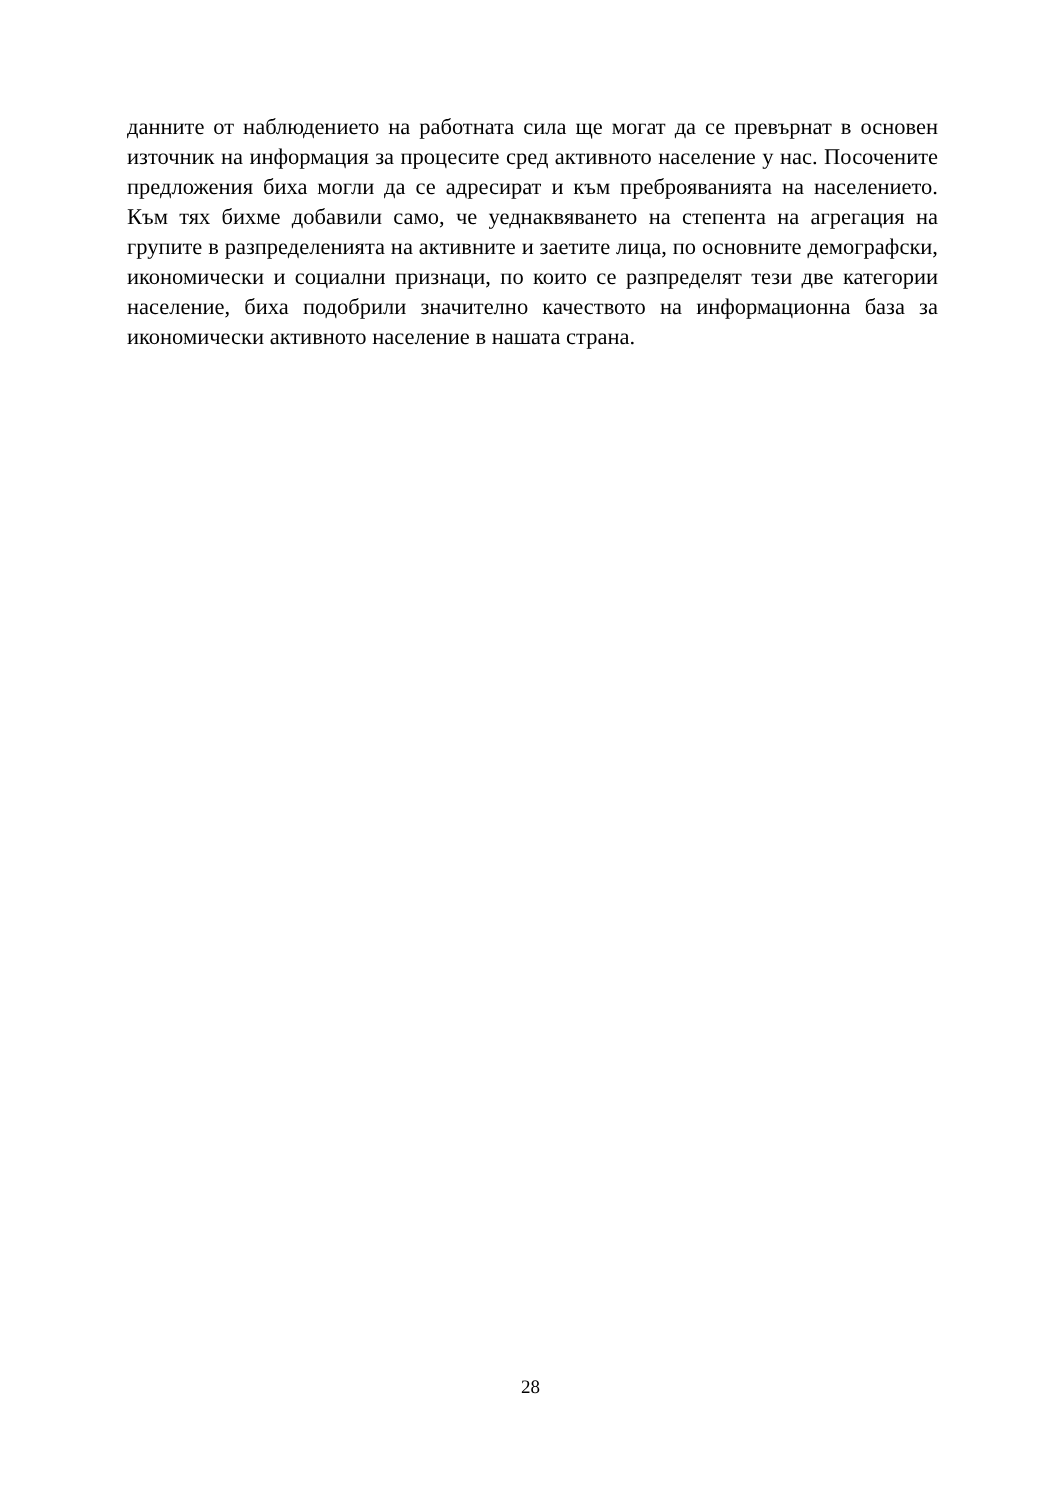данните от наблюдението на работната сила ще могат да се превърнат в основен източник на информация за процесите сред активното население у нас. Посочените предложения биха могли да се адресират и към преброяванията на населението. Към тях бихме добавили само, че уеднаквяването на степента на агрегация на групите в разпределенията на активните и заетите лица, по основните демографски, икономически и социални признаци, по които се разпределят тези две категории население, биха подобрили значително качеството на информационна база за икономически активното население в нашата страна.
28